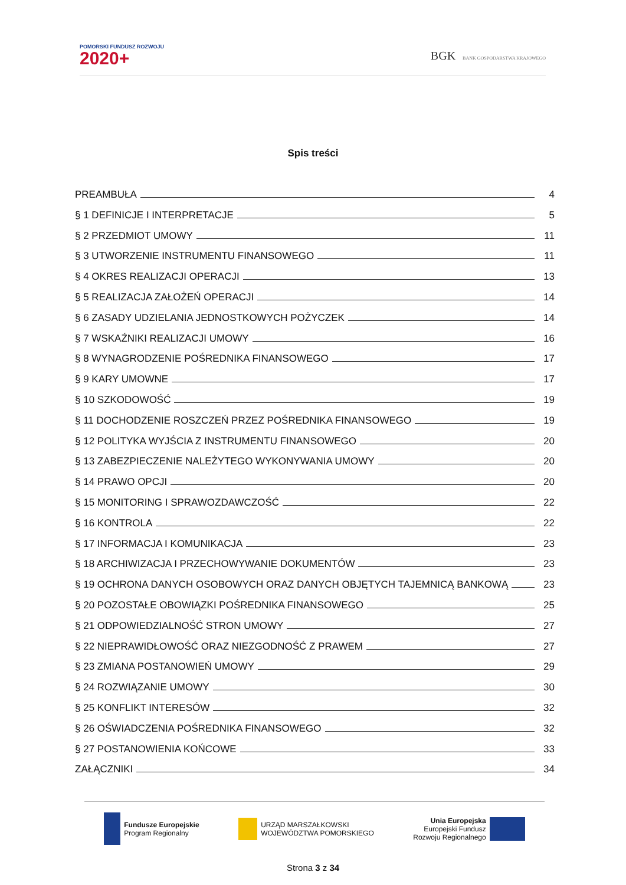POMORSKI FUNDUSZ ROZWOJU
2020+
BGK BANK GOSPODARSTWA KRAJOWEGO
Spis treści
PREAMBUŁA 4
§ 1 DEFINICJE I INTERPRETACJE 5
§ 2 PRZEDMIOT UMOWY 11
§ 3 UTWORZENIE INSTRUMENTU FINANSOWEGO 11
§ 4 OKRES REALIZACJI OPERACJI 13
§ 5 REALIZACJA ZAŁOŻEŃ OPERACJI 14
§ 6 ZASADY UDZIELANIA JEDNOSTKOWYCH POŻYCZEK 14
§ 7 WSKAŹNIKI REALIZACJI UMOWY 16
§ 8 WYNAGRODZENIE POŚREDNIKA FINANSOWEGO 17
§ 9 KARY UMOWNE 17
§ 10 SZKODOWOŚĆ 19
§ 11 DOCHODZENIE ROSZCZEŃ PRZEZ POŚREDNIKA FINANSOWEGO 19
§ 12 POLITYKA WYJŚCIA Z INSTRUMENTU FINANSOWEGO 20
§ 13 ZABEZPIECZENIE NALEŻYTEGO WYKONYWANIA UMOWY 20
§ 14 PRAWO OPCJI 20
§ 15 MONITORING I SPRAWOZDAWCZOŚĆ 22
§ 16 KONTROLA 22
§ 17 INFORMACJA I KOMUNIKACJA 23
§ 18 ARCHIWIZACJA I PRZECHOWYWANIE DOKUMENTÓW 23
§ 19 OCHRONA DANYCH OSOBOWYCH ORAZ DANYCH OBJĘTYCH TAJEMNICĄ BANKOWĄ 23
§ 20 POZOSTAŁE OBOWIĄZKI POŚREDNIKA FINANSOWEGO 25
§ 21 ODPOWIEDZIALNOŚĆ STRON UMOWY 27
§ 22 NIEPRAWIDŁOWOŚĆ ORAZ NIEZGODNOŚĆ Z PRAWEM 27
§ 23 ZMIANA POSTANOWIEŃ UMOWY 29
§ 24 ROZWIĄZANIE UMOWY 30
§ 25 KONFLIKT INTERESÓW 32
§ 26 OŚWIADCZENIA POŚREDNIKA FINANSOWEGO 32
§ 27 POSTANOWIENIA KOŃCOWE 33
ZAŁĄCZNIKI 34
Fundusze Europejskie
Program Regionalny
URZĄD MARSZAŁKOWSKI
WOJEWÓDZTWA POMORSKIEGO
Unia Europejska
Europejski Fundusz
Rozwoju Regionalnego
Strona 3 z 34